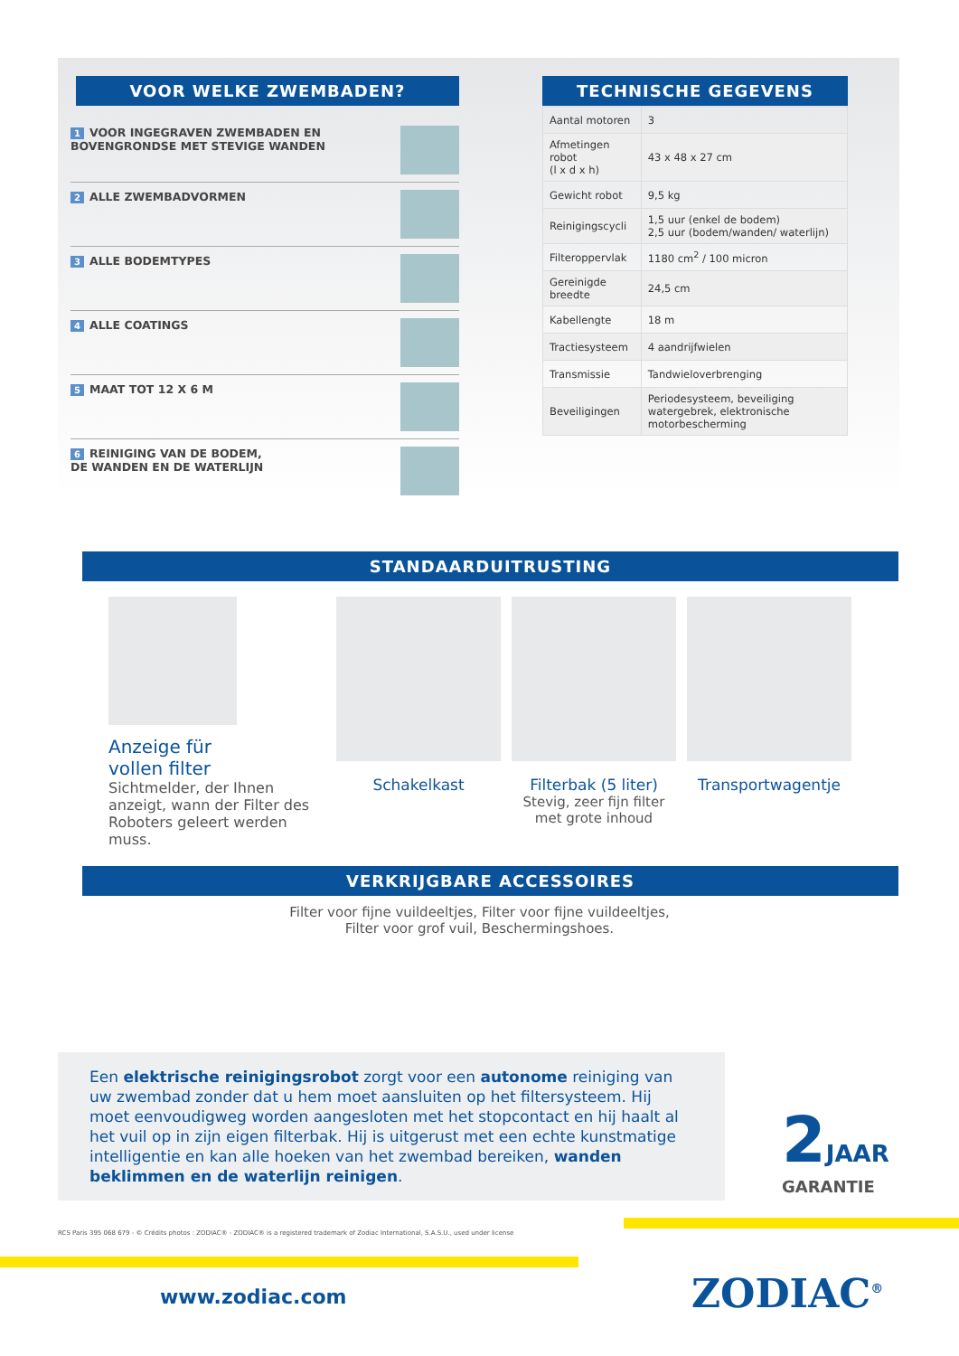VOOR WELKE ZWEMBADEN?
1 VOOR INGEGRAVEN ZWEMBADEN EN
BOVENGRONDSE MET STEVIGE WANDEN
2 ALLE ZWEMBADVORMEN
3 ALLE BODEMTYPES
4 ALLE COATINGS
5 MAAT TOT 12 X 6 M
6 REINIGING VAN DE BODEM,
DE WANDEN EN DE WATERLIJN
TECHNISCHE GEGEVENS
| Aantal motoren | 3 |
| Afmetingen robot (l x d x h) | 43 x 48 x 27 cm |
| Gewicht robot | 9,5 kg |
| Reinigingscycli | 1,5 uur (enkel de bodem) 2,5 uur (bodem/wanden/ waterlijn) |
| Filteroppervlak | 1180 cm<sup>2</sup> / 100 micron |
| Gereinigde breedte | 24,5 cm |
| Kabellengte | 18 m |
| Tractiesysteem | 4 aandrijfwielen |
| Transmissie | Tandwieloverbrenging |
| Beveiligingen | Periodesysteem, beveiliging watergebrek, elektronische motorbescherming |
STANDAARDUITRUSTING
Anzeige für
vollen filter
Sichtmelder, der Ihnen anzeigt, wann der Filter des Roboters geleert werden muss.
Schakelkast Filterbak (5 liter)
Stevig, zeer fijn filter
met grote inhoud
Transportwagentje
VERKRIJGBARE ACCESSOIRES
Filter voor fijne vuildeeltjes, Filter voor fijne vuildeeltjes,
Filter voor grof vuil, Beschermingshoes.
Een elektrische reinigingsrobot zorgt voor een autonome reiniging van uw zwembad zonder dat u hem moet aansluiten op het filtersysteem. Hij moet eenvoudigweg worden aangesloten met het stopcontact en hij haalt al het vuil op in zijn eigen filterbak. Hij is uitgerust met een echte kunstmatige intelligentie en kan alle hoeken van het zwembad bereiken, wanden beklimmen en de waterlijn reinigen.
2 JAAR
GARANTIE
RCS Paris 395 068 679 - © Crédits photos : ZODIAC® - ZODIAC® is a registered trademark of Zodiac International, S.A.S.U., used under license
www.zodiac.com ZODIAC<sup>®</sup>